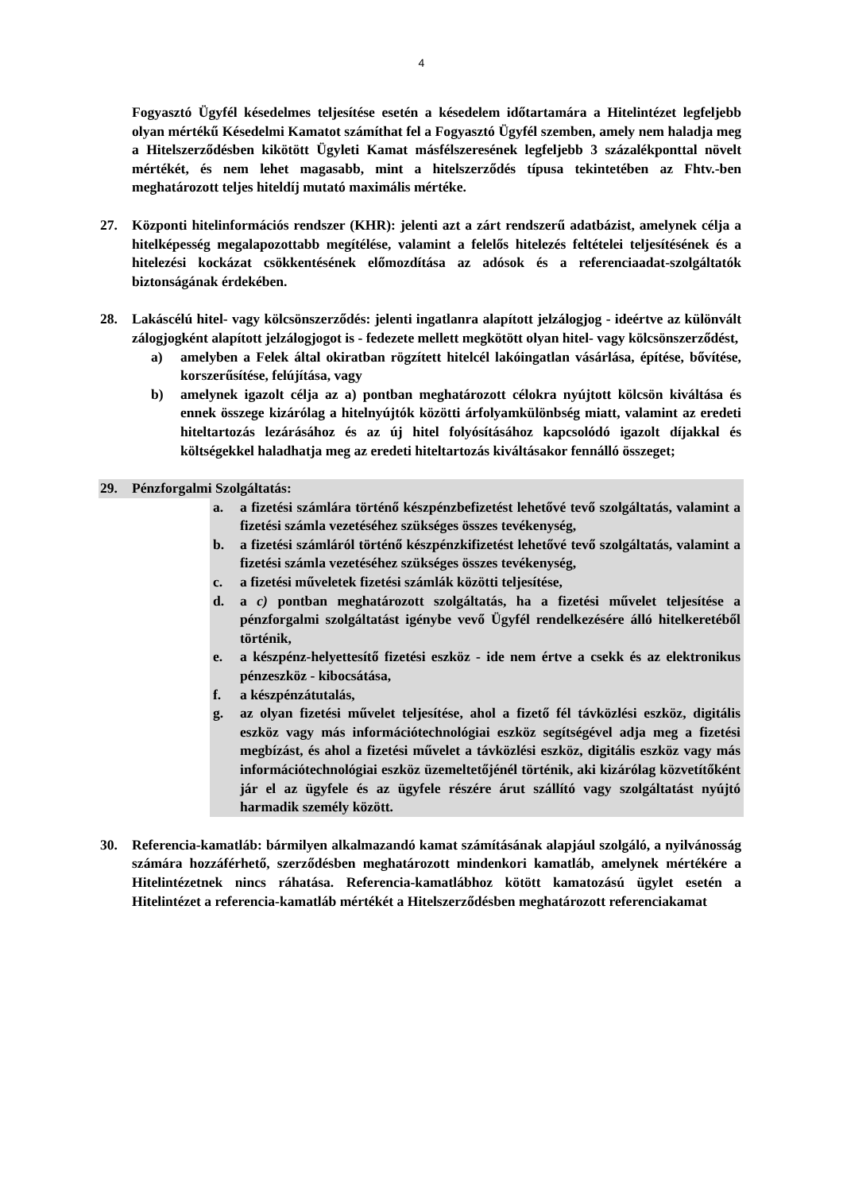4
Fogyasztó Ügyfél késedelmes teljesítése esetén a késedelem időtartamára a Hitelintézet legfeljebb olyan mértékű Késedelmi Kamatot számíthat fel a Fogyasztó Ügyfél szemben, amely nem haladja meg a Hitelszerződésben kikötött Ügyleti Kamat másfélszeresének legfeljebb 3 százalékponttal növelt mértékét, és nem lehet magasabb, mint a hitelszerződés típusa tekintetében az Fhtv.-ben meghatározott teljes hiteldíj mutató maximális mértéke.
27. Központi hitelinformációs rendszer (KHR): jelenti azt a zárt rendszerű adatbázist, amelynek célja a hitelképesség megalapozottabb megítélése, valamint a felelős hitelezés feltételei teljesítésének és a hitelezési kockázat csökkentésének előmozdítása az adósok és a referenciaadat-szolgáltatók biztonságának érdekében.
28. Lakáscélú hitel- vagy kölcsönszerződés: jelenti ingatlanra alapított jelzálogjog - ideértve az különvált zálogjogként alapított jelzálogjogot is - fedezete mellett megkötött olyan hitel- vagy kölcsönszerződést,
a) amelyben a Felek által okiratban rögzített hitelcél lakóingatlan vásárlása, építése, bővítése, korszerűsítése, felújítása, vagy
b) amelynek igazolt célja az a) pontban meghatározott célokra nyújtott kölcsön kiváltása és ennek összege kizárólag a hitelnyújtók közötti árfolyamkülönbség miatt, valamint az eredeti hiteltartozás lezárásához és az új hitel folyósításához kapcsolódó igazolt díjakkal és költségekkel haladhatja meg az eredeti hiteltartozás kiváltásakor fennálló összeget;
29. Pénzforgalmi Szolgáltatás:
a. a fizetési számlára történő készpénzbefizetést lehetővé tevő szolgáltatás, valamint a fizetési számla vezetéséhez szükséges összes tevékenység,
b. a fizetési számláról történő készpénzkifizetést lehetővé tevő szolgáltatás, valamint a fizetési számla vezetéséhez szükséges összes tevékenység,
c. a fizetési műveletek fizetési számlák közötti teljesítése,
d. a c) pontban meghatározott szolgáltatás, ha a fizetési művelet teljesítése a pénzforgalmi szolgáltatást igénybe vevő Ügyfél rendelkezésére álló hitelkeretéből történik,
e. a készpénz-helyettesítő fizetési eszköz - ide nem értve a csekk és az elektronikus pénzeszköz - kibocsátása,
f. a készpénzátutalás,
g. az olyan fizetési művelet teljesítése, ahol a fizető fél távközlési eszköz, digitális eszköz vagy más információtechnológiai eszköz segítségével adja meg a fizetési megbízást, és ahol a fizetési művelet a távközlési eszköz, digitális eszköz vagy más információtechnológiai eszköz üzemeltetőjénél történik, aki kizárólag közvetítőként jár el az ügyfele és az ügyfele részére árut szállító vagy szolgáltatást nyújtó harmadik személy között.
30. Referencia-kamatláb: bármilyen alkalmazandó kamat számításának alapjául szolgáló, a nyilvánosság számára hozzáférhető, szerződésben meghatározott mindenkori kamatláb, amelynek mértékére a Hitelintézetnek nincs ráhatása. Referencia-kamatlábhoz kötött kamatozású ügylet esetén a Hitelintézet a referencia-kamatláb mértékét a Hitelszerződésben meghatározott referenciakamat